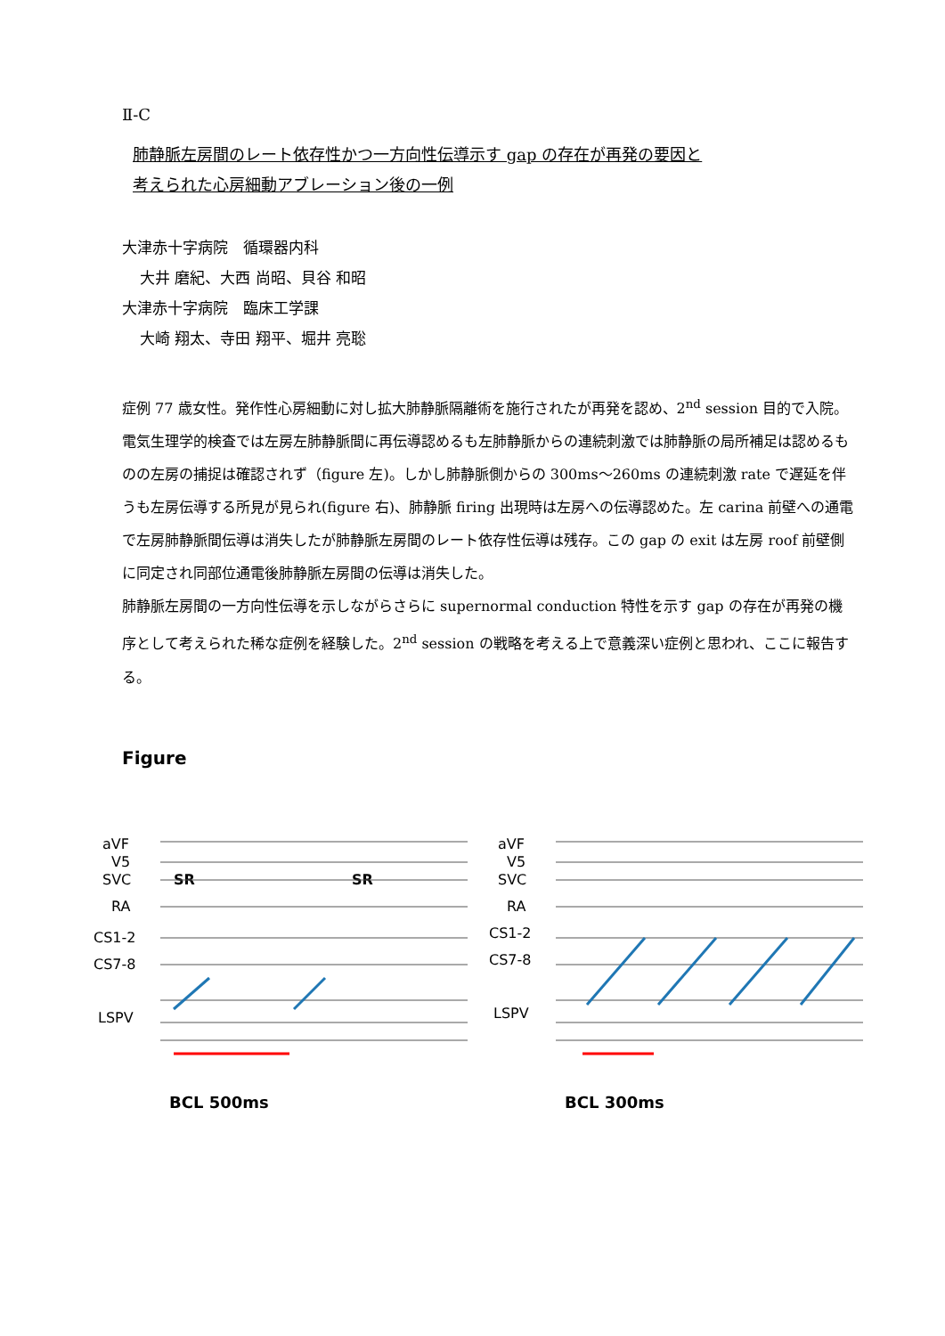Ⅱ-C
肺静脈左房間のレート依存性かつ一方向性伝導示す gap の存在が再発の要因と
考えられた心房細動アブレーション後の一例
大津赤十字病院　循環器内科
大井 磨紀、大西 尚昭、貝谷 和昭
大津赤十字病院　臨床工学課
大崎 翔太、寺田 翔平、堀井 亮聡
症例 77 歳女性。発作性心房細動に対し拡大肺静脈隔離術を施行されたが再発を認め、2<sup>nd</sup> session 目的で入院。
電気生理学的検査では左房左肺静脈間に再伝導認めるも左肺静脈からの連続刺激では肺静脈の局所補足は認めるものの左房の捕捉は確認されず（figure 左)。しかし肺静脈側からの 300ms～260ms の連続刺激 rate で遅延を伴うも左房伝導する所見が見られ(figure 右)、肺静脈 firing 出現時は左房への伝導認めた。左 carina 前壁への通電で左房肺静脈間伝導は消失したが肺静脈左房間のレート依存性伝導は残存。この gap の exit は左房 roof 前壁側に同定され同部位通電後肺静脈左房間の伝導は消失した。
肺静脈左房間の一方向性伝導を示しながらさらに supernormal conduction 特性を示す gap の存在が再発の機序として考えられた稀な症例を経験した。2<sup>nd</sup> session の戦略を考える上で意義深い症例と思われ、ここに報告する。
Figure
aVF
V5
SVC
RA
CS1-2
CS7-8
LSPV
SR
SR
BCL 500ms
aVF
V5
SVC
RA
CS1-2
CS7-8
LSPV
BCL 300ms